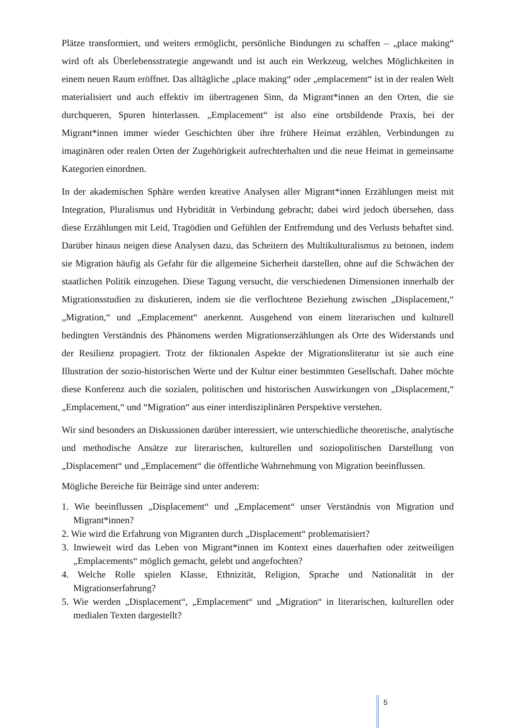Plätze transformiert, und weiters ermöglicht, persönliche Bindungen zu schaffen – „place making“ wird oft als Überlebensstrategie angewandt und ist auch ein Werkzeug, welches Möglichkeiten in einem neuen Raum eröffnet. Das alltägliche „place making“ oder „emplacement“ ist in der realen Welt materialisiert und auch effektiv im übertragenen Sinn, da Migrant*innen an den Orten, die sie durchqueren, Spuren hinterlassen. „Emplacement“ ist also eine ortsbildende Praxis, bei der Migrant*innen immer wieder Geschichten über ihre frühere Heimat erzählen, Verbindungen zu imaginären oder realen Orten der Zugehörigkeit aufrechterhalten und die neue Heimat in gemeinsame Kategorien einordnen.
In der akademischen Sphäre werden kreative Analysen aller Migrant*innen Erzählungen meist mit Integration, Pluralismus und Hybridität in Verbindung gebracht; dabei wird jedoch übersehen, dass diese Erzählungen mit Leid, Tragödien und Gefühlen der Entfremdung und des Verlusts behaftet sind. Darüber hinaus neigen diese Analysen dazu, das Scheitern des Multikulturalismus zu betonen, indem sie Migration häufig als Gefahr für die allgemeine Sicherheit darstellen, ohne auf die Schwächen der staatlichen Politik einzugehen. Diese Tagung versucht, die verschiedenen Dimensionen innerhalb der Migrationsstudien zu diskutieren, indem sie die verflochtene Beziehung zwischen „Displacement,“ „Migration,“ und „Emplacement“ anerkennt. Ausgehend von einem literarischen und kulturell bedingten Verständnis des Phänomens werden Migrationserzählungen als Orte des Widerstands und der Resilienz propagiert. Trotz der fiktionalen Aspekte der Migrationsliteratur ist sie auch eine Illustration der sozio-historischen Werte und der Kultur einer bestimmten Gesellschaft. Daher möchte diese Konferenz auch die sozialen, politischen und historischen Auswirkungen von „Displacement,“ „Emplacement,“ und “Migration“ aus einer interdisziplinären Perspektive verstehen.
Wir sind besonders an Diskussionen darüber interessiert, wie unterschiedliche theoretische, analytische und methodische Ansätze zur literarischen, kulturellen und soziopolitischen Darstellung von „Displacement“ und „Emplacement“ die öffentliche Wahrnehmung von Migration beeinflussen.
Mögliche Bereiche für Beiträge sind unter anderem:
1. Wie beeinflussen „Displacement“ und „Emplacement“ unser Verständnis von Migration und Migrant*innen?
2. Wie wird die Erfahrung von Migranten durch „Displacement“ problematisiert?
3. Inwieweit wird das Leben von Migrant*innen im Kontext eines dauerhaften oder zeitweiligen „Emplacements“ möglich gemacht, gelebt und angefochten?
4. Welche Rolle spielen Klasse, Ethnizität, Religion, Sprache und Nationalität in der Migrationserfahrung?
5. Wie werden „Displacement“, „Emplacement“ und „Migration“ in literarischen, kulturellen oder medialen Texten dargestellt?
5